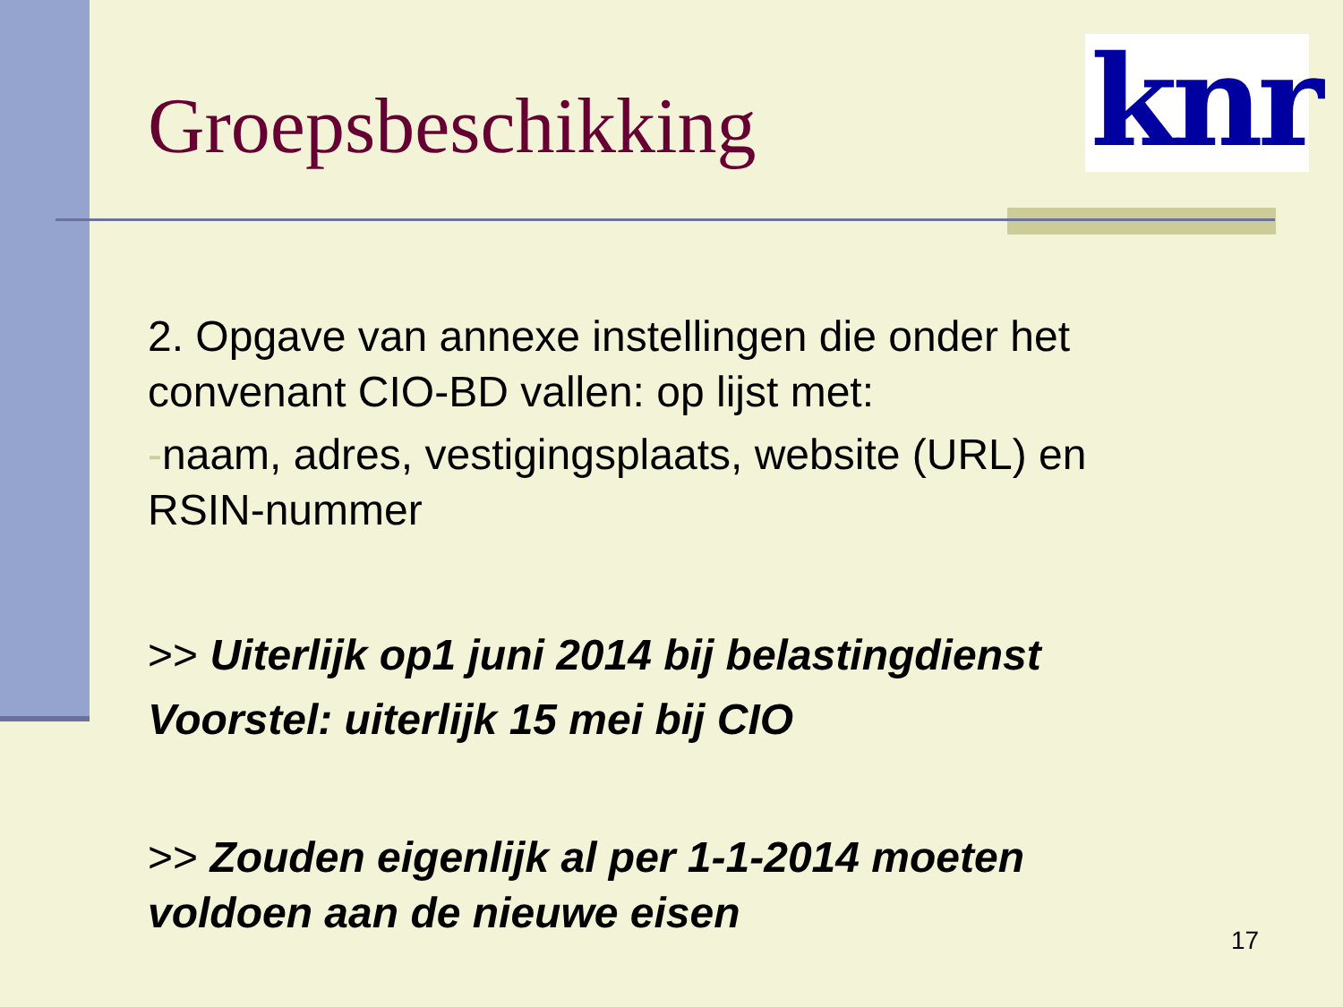Groepsbeschikking
knr
2. Opgave van annexe instellingen die onder het convenant CIO-BD vallen: op lijst met:
-naam, adres, vestigingsplaats, website (URL) en RSIN-nummer
>> Uiterlijk op1 juni 2014 bij belastingdienst
Voorstel: uiterlijk 15 mei bij CIO
>> Zouden eigenlijk al per 1-1-2014 moeten voldoen aan de nieuwe eisen
17